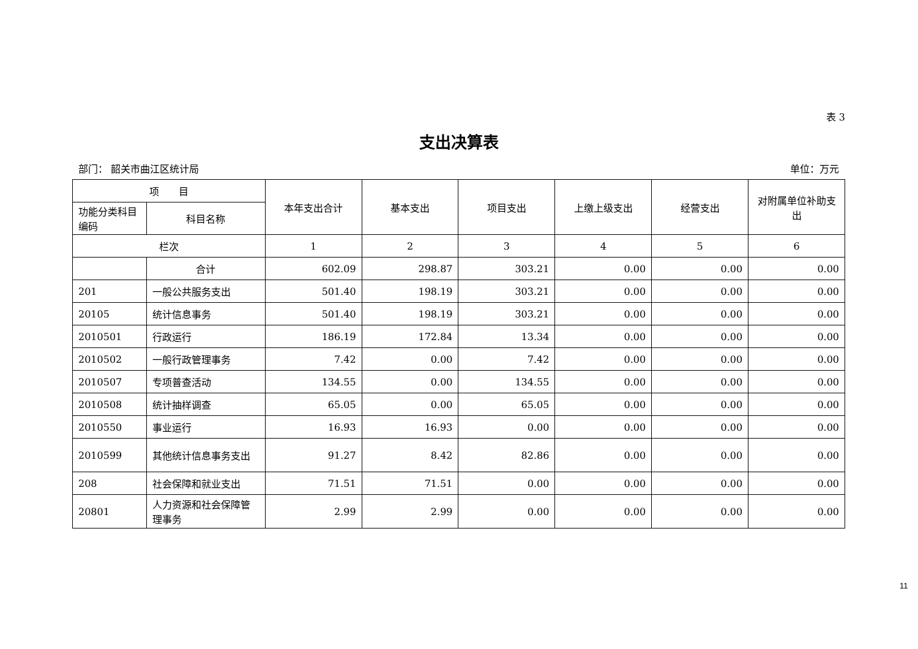表 3
支出决算表
部门： 韶关市曲江区统计局 单位：万元
| 项 目 | | 本年支出合计 | 基本支出 | 项目支出 | 上缴上级支出 | 经营支出 | 对附属单位补助支出 |
| --- | --- | --- | --- | --- | --- | --- | --- |
| 功能分类科目编码 | 科目名称 | | | | | | |
| 栏次 | | 1 | 2 | 3 | 4 | 5 | 6 |
| | 合计 | 602.09 | 298.87 | 303.21 | 0.00 | 0.00 | 0.00 |
| 201 | 一般公共服务支出 | 501.40 | 198.19 | 303.21 | 0.00 | 0.00 | 0.00 |
| 20105 | 统计信息事务 | 501.40 | 198.19 | 303.21 | 0.00 | 0.00 | 0.00 |
| 2010501 | 行政运行 | 186.19 | 172.84 | 13.34 | 0.00 | 0.00 | 0.00 |
| 2010502 | 一般行政管理事务 | 7.42 | 0.00 | 7.42 | 0.00 | 0.00 | 0.00 |
| 2010507 | 专项普查活动 | 134.55 | 0.00 | 134.55 | 0.00 | 0.00 | 0.00 |
| 2010508 | 统计抽样调查 | 65.05 | 0.00 | 65.05 | 0.00 | 0.00 | 0.00 |
| 2010550 | 事业运行 | 16.93 | 16.93 | 0.00 | 0.00 | 0.00 | 0.00 |
| 2010599 | 其他统计信息事务支出 | 91.27 | 8.42 | 82.86 | 0.00 | 0.00 | 0.00 |
| 208 | 社会保障和就业支出 | 71.51 | 71.51 | 0.00 | 0.00 | 0.00 | 0.00 |
| 20801 | 人力资源和社会保障管理事务 | 2.99 | 2.99 | 0.00 | 0.00 | 0.00 | 0.00 |
11